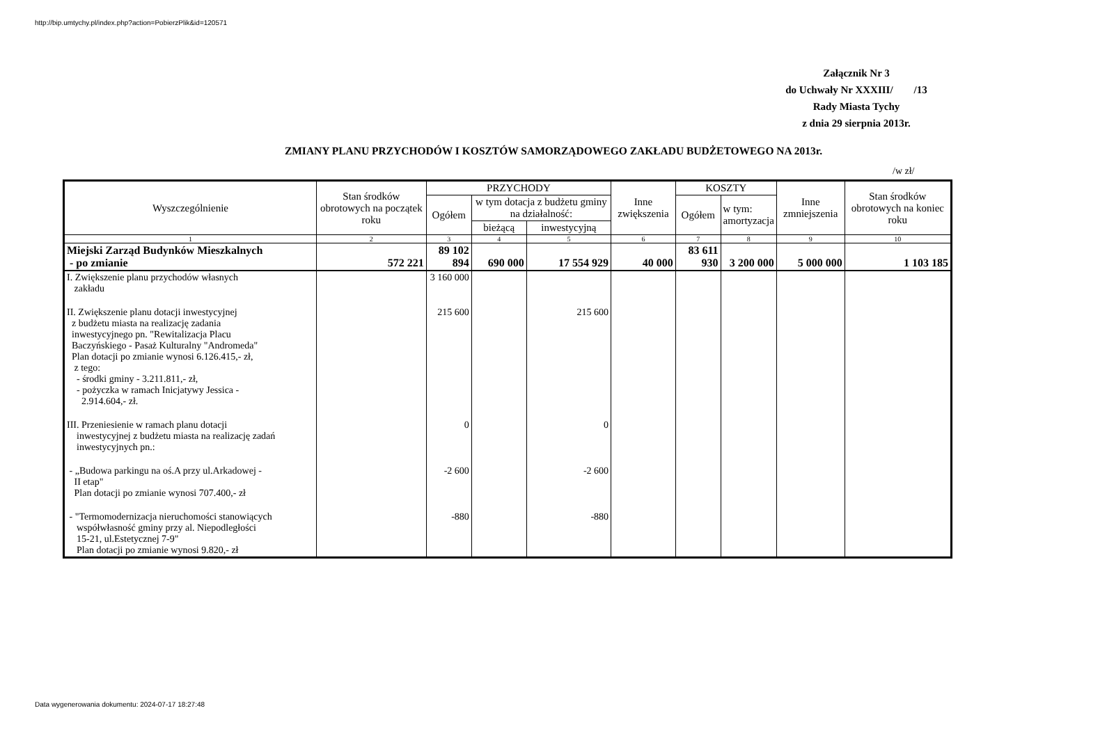http://bip.umtychy.pl/index.php?action=PobierzPlik&id=120571
Załącznik Nr 3
do Uchwały Nr XXXIII/ /13
Rady Miasta Tychy
z dnia 29 sierpnia 2013r.
ZMIANY PLANU PRZYCHODÓW I KOSZTÓW SAMORZĄDOWEGO ZAKŁADU BUDŻETOWEGO NA 2013r.
/w zł/
| Wyszczególnienie | Stan środków obrotowych na początek roku | PRZYCHODY | | | Inne zwiększenia | KOSZTY | | Inne zmniejszenia | Stan środków obrotowych na koniec roku |
| --- | --- | --- | --- | --- | --- | --- | --- | --- | --- |
| | | Ogółem | w tym dotacja z budżetu gminy na działalność: | | | Ogółem | w tym: amortyzacja | | |
| | | | bieżącą | inwestycyjną | | | | | |
| 1 | 2 | 3 | 4 | 5 | 6 | 7 | 8 | 9 | 10 |
| Miejski Zarząd Budynków Mieszkalnych - po zmianie | 572 221 | 89 102 894 | 690 000 | 17 554 929 | 40 000 | 83 611 930 | 3 200 000 | 5 000 000 | 1 103 185 |
| I. Zwiększenie planu przychodów własnych zakładu | | 3 160 000 | | | | | | | |
| II. Zwiększenie planu dotacji inwestycyjnej z budżetu miasta na realizację zadania inwestycyjnego pn. "Rewitalizacja Placu Baczyńskiego - Pasaż Kulturalny "Andromeda" Plan dotacji po zmianie wynosi 6.126.415,- zł, z tego: - środki gminy - 3.211.811,- zł, - pożyczka w ramach Inicjatywy Jessica - 2.914.604,- zł. | | 215 600 | | 215 600 | | | | | |
| III. Przeniesienie w ramach planu dotacji inwestycyjnej z budżetu miasta na realizację zadań inwestycyjnych pn.: | | 0 | | 0 | | | | | |
| - „Budowa parkingu na oś.A przy ul.Arkadowej - II etap" Plan dotacji po zmianie wynosi 707.400,- zł | | -2 600 | | -2 600 | | | | | |
| - "Termomodernizacja nieruchomości stanowiących współwłasność gminy przy al. Niepodległości 15-21, ul.Estetycznej 7-9" Plan dotacji po zmianie wynosi 9.820,- zł | | -880 | | -880 | | | | | |
Data wygenerowania dokumentu: 2024-07-17 18:27:48